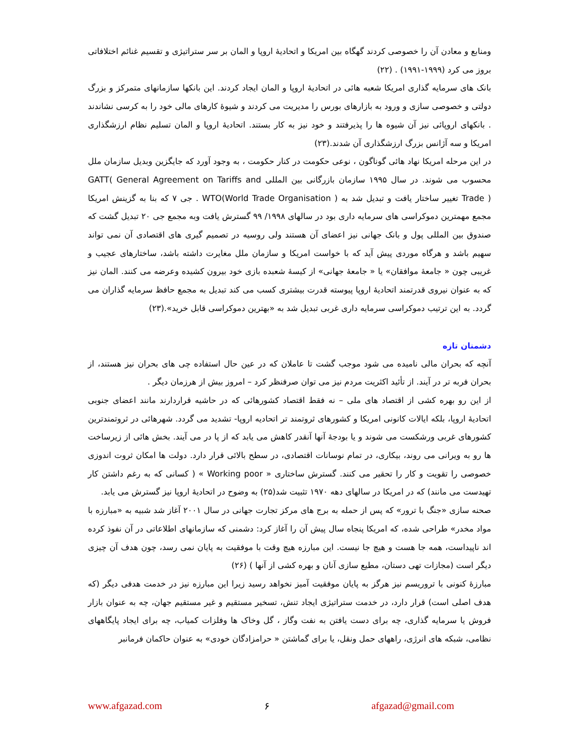ومنابع و معادن آن را خصوصی کردند گهگاه بین امریکا و اتحادیهٔ اروپا و المان بر سر ستراتیژی و تقسیم غنائم اختلافاتی بروز می کرد (۱۹۹۹-۱۹۹۱) . (۲۲)
بانک های سرمایه گذاری امریکا شعبه هائی در اتحادیهٔ اروپا و المان ایجاد کردند. این بانکها سازمانهای متمرکز و بزرگ دولتی و خصوصی سازی و ورود به بازارهای بورس را مدیریت می کردند و شیوهٔ کارهای مالی خود را به کرسی نشاندند . بانکهای اروپائی نیز آن شیوه ها را پذیرفتند و خود نیز به کار بستند. اتحادیهٔ اروپا و المان تسلیم نظام ارزشگذاری امریکا و سه آژانس بزرگ ارزشگذاری آن شدند.(۲۳)
در این مرحله امریکا نهاد هائی گوناگون ، نوعی حکومت در کنار حکومت ، به وجود آورد که جایگزین وبدیل سازمان ملل محسوب می شوند. در سال ۱۹۹۵ سازمان بازرگانی بین المللی GATT( General Agreement on Tariffs and Trade ) تغییر ساختار یافت و تبدیل شد به WTO(World Trade Organisation ) . جی ۷ که بنا به گزینش امریکا مجمع مهمترین دموکراسی های سرمایه داری بود در سالهای ۱۹۹۸/ ۹۹ گسترش یافت وبه مجمع جی ۲۰ تبدیل گشت که صندوق بین المللی پول و بانک جهانی نیز اعضای آن هستند ولی روسیه در تصمیم گیری های اقتصادی آن نمی تواند سهیم باشد و هرگاه موردی پیش آید که با خواست امریکا و سازمان ملل مغایرت داشته باشد، ساختارهای عجیب و غریبی چون « جامعهٔ موافقان» یا « جامعهٔ جهانی» از کیسهٔ شعبده بازی خود بیرون کشیده وعرضه می کنند. المان نیز که به عنوان نیروی قدرتمند اتحادیهٔ اروپا پیوسته قدرت بیشتری کسب می کند تبدیل به مجمع حافظ سرمایه گذاران می گردد. به این ترتیب دموکراسی سرمایه داری غربی تبدیل شد به «بهترین دموکراسی قابل خرید».(۲۳)
دشمنان تازه
آنچه که بحران مالی نامیده می شود موجب گشت تا عاملان که در عین حال استفاده چی های بحران نیز هستند، از بحران فربه تر در آیند. از تأئید اکثریت مردم نیز می توان صرفنظر کرد – امروز بیش از هرزمان دیگر .
از این رو بهره کشی از اقتصاد های ملی – نه فقط اقتصاد کشورهائی که در حاشیه قراردارند مانند اعضای جنوبی اتحادیهٔ اروپا، بلکه ایالات کانونی امریکا و کشورهای ثروتمند تر اتحادیه اروپا- تشدید می گردد. شهرهائی در ثروتمندترین کشورهای غربی ورشکست می شوند و یا بودجهٔ آنها آنقدر کاهش می یابد که از پا در می آیند. بخش هائی از زیرساخت ها رو به ویرانی می روند، بیکاری، در تمام نوسانات اقتصادی، در سطح بالائی قرار دارد. دولت ها امکان ثروت اندوزی خصوصی را تقویت و کار را تحقیر می کنند. گسترش ساختاری « Working poor » ( کسانی که به رغم داشتن کار تهیدست می مانند) که در امریکا در سالهای دهه ۱۹۷۰ تثبیت شد(۲۵) به وضوح در اتحادیهٔ اروپا نیز گسترش می یابد.
صحنه سازی «جنگ با ترور» که پس از حمله به برج های مرکز تجارت جهانی در سال ۲۰۰۱ آغاز شد شبیه به «مبارزه با مواد مخدر» طراحی شده، که امریکا پنجاه سال پیش آن را آغاز کرد: دشمنی که سازمانهای اطلاعاتی در آن نفوذ کرده اند ناپیداست، همه جا هست و هیچ جا نیست. این مبارزه هیچ وقت با موفقیت به پایان نمی رسد، چون هدف آن چیزی دیگر است (مجازات تهی دستان، مطیع سازی آنان و بهره کشی از آنها ) (۲۶)
مبارزهٔ کنونی با تروریسم نیز هرگز به پایان موفقیت آمیز نخواهد رسید زیرا این مبارزه نیز در خدمت هدفی دیگر (که هدف اصلی است) قرار دارد، در خدمت ستراتیژی ایجاد تنش، تسخیر مستقیم و غیر مستقیم جهان، چه به عنوان بازار فروش یا سرمایه گذاری، چه برای دست یافتن به نفت وگاز ، گل وخاک ها وفلزات کمیاب، چه برای ایجاد پایگاههای نظامی، شبکه های انرژی، راههای حمل ونقل، یا برای گماشتن « حرامزادگان خودی» به عنوان حاکمان فرمانبر
www.afgazad.com ۶ afgazad@gmail.com